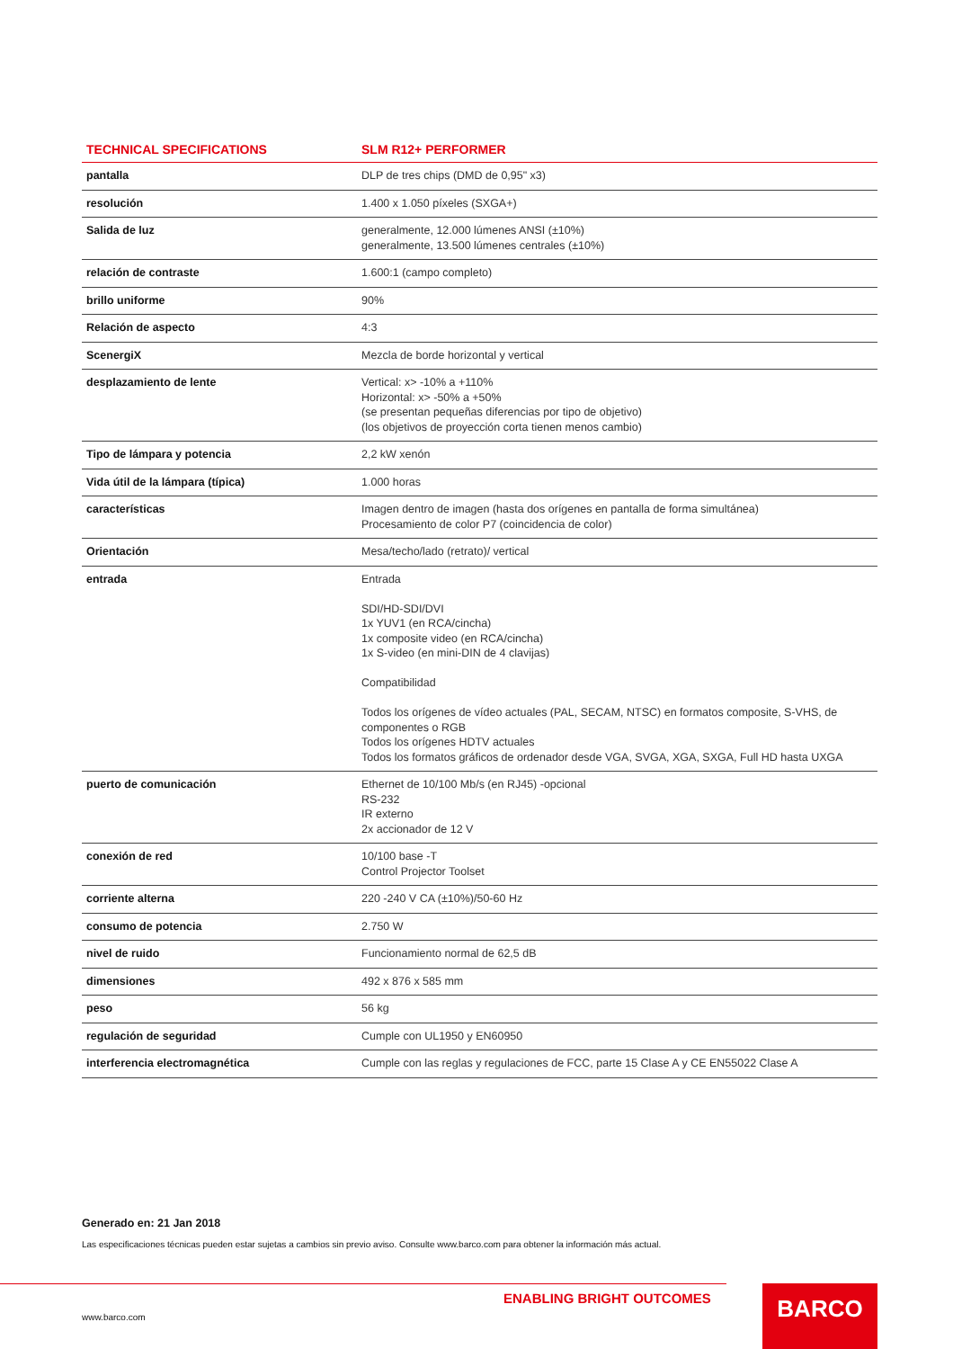| TECHNICAL SPECIFICATIONS | SLM R12+ PERFORMER |
| --- | --- |
| pantalla | DLP de tres chips (DMD de 0,95" x3) |
| resolución | 1.400 x 1.050 píxeles (SXGA+) |
| Salida de luz | generalmente, 12.000 lúmenes ANSI (±10%) generalmente, 13.500 lúmenes centrales (±10%) |
| relación de contraste | 1.600:1 (campo completo) |
| brillo uniforme | 90% |
| Relación de aspecto | 4:3 |
| ScenergiX | Mezcla de borde horizontal y vertical |
| desplazamiento de lente | Vertical: x> -10% a +110% Horizontal: x> -50% a +50% (se presentan pequeñas diferencias por tipo de objetivo) (los objetivos de proyección corta tienen menos cambio) |
| Tipo de lámpara y potencia | 2,2 kW xenón |
| Vida útil de la lámpara (típica) | 1.000 horas |
| características | Imagen dentro de imagen (hasta dos orígenes en pantalla de forma simultánea) Procesamiento de color P7 (coincidencia de color) |
| Orientación | Mesa/techo/lado (retrato)/ vertical |
| entrada | Entrada SDI/HD-SDI/DVI 1x YUV1 (en RCA/cincha) 1x composite video (en RCA/cincha) 1x S-video (en mini-DIN de 4 clavijas) Compatibilidad Todos los orígenes de vídeo actuales (PAL, SECAM, NTSC) en formatos composite, S-VHS, de componentes o RGB Todos los orígenes HDTV actuales Todos los formatos gráficos de ordenador desde VGA, SVGA, XGA, SXGA, Full HD hasta UXGA |
| puerto de comunicación | Ethernet de 10/100 Mb/s (en RJ45) -opcional RS-232 IR externo 2x accionador de 12 V |
| conexión de red | 10/100 base -T Control Projector Toolset |
| corriente alterna | 220 -240 V CA (±10%)/50-60 Hz |
| consumo de potencia | 2.750 W |
| nivel de ruido | Funcionamiento normal de 62,5 dB |
| dimensiones | 492 x 876 x 585 mm |
| peso | 56 kg |
| regulación de seguridad | Cumple con UL1950 y EN60950 |
| interferencia electromagnética | Cumple con las reglas y regulaciones de FCC, parte 15 Clase A y CE EN55022 Clase A |
Generado en: 21 Jan 2018
Las especificaciones técnicas pueden estar sujetas a cambios sin previo aviso. Consulte www.barco.com para obtener la información más actual.
ENABLING BRIGHT OUTCOMES
www.barco.com
BARCO